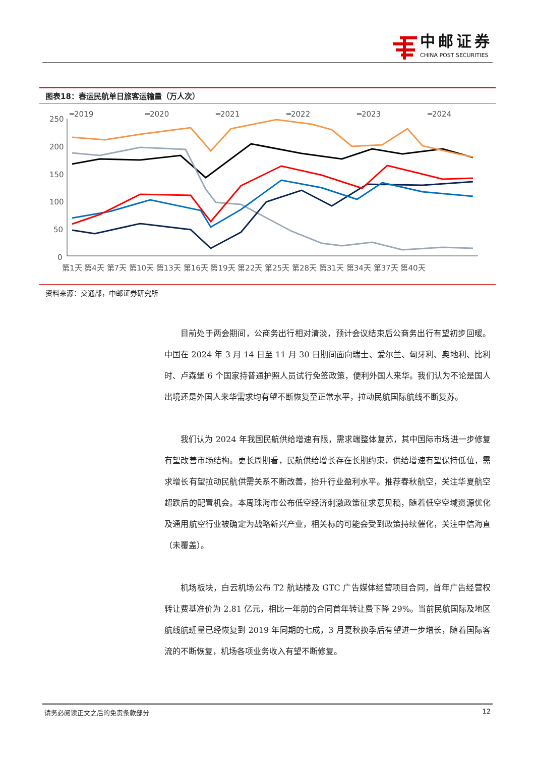中邮证券
CHINA POST SECURITIES
图表18：春运民航单日旅客运输量（万人次）
━2019
━2020
━2021
━2022
━2023
━2024
250
200
150
100
50
0
第1天 第4天 第7天 第10天 第13天 第16天 第19天 第22天 第25天 第28天 第31天 第34天 第37天 第40天
资料来源：交通部，中邮证券研究所
目前处于两会期间，公商务出行相对清淡，预计会议结束后公商务出行有望初步回暖。中国在 2024 年 3 月 14 日至 11 月 30 日期间面向瑞士、爱尔兰、匈牙利、奥地利、比利时、卢森堡 6 个国家持普通护照人员试行免签政策，便利外国人来华。我们认为不论是国人出境还是外国人来华需求均有望不断恢复至正常水平，拉动民航国际航线不断复苏。
我们认为 2024 年我国民航供给增速有限，需求端整体复苏，其中国际市场进一步修复有望改善市场结构。更长周期看，民航供给增长存在长期约束，供给增速有望保持低位，需求增长有望拉动民航供需关系不断改善，抬升行业盈利水平。推荐春秋航空，关注华夏航空超跌后的配置机会。本周珠海市公布低空经济刺激政策征求意见稿，随着低空空域资源优化及通用航空行业被确定为战略新兴产业，相关标的可能会受到政策持续催化，关注中信海直（未覆盖）。
机场板块，白云机场公布 T2 航站楼及 GTC 广告媒体经营项目合同，首年广告经营权转让费基准价为 2.81 亿元，相比一年前的合同首年转让费下降 29%。当前民航国际及地区航线航班量已经恢复到 2019 年同期的七成，3 月夏秋换季后有望进一步增长，随着国际客流的不断恢复，机场各项业务收入有望不断修复。
请务必阅读正文之后的免责条款部分 12